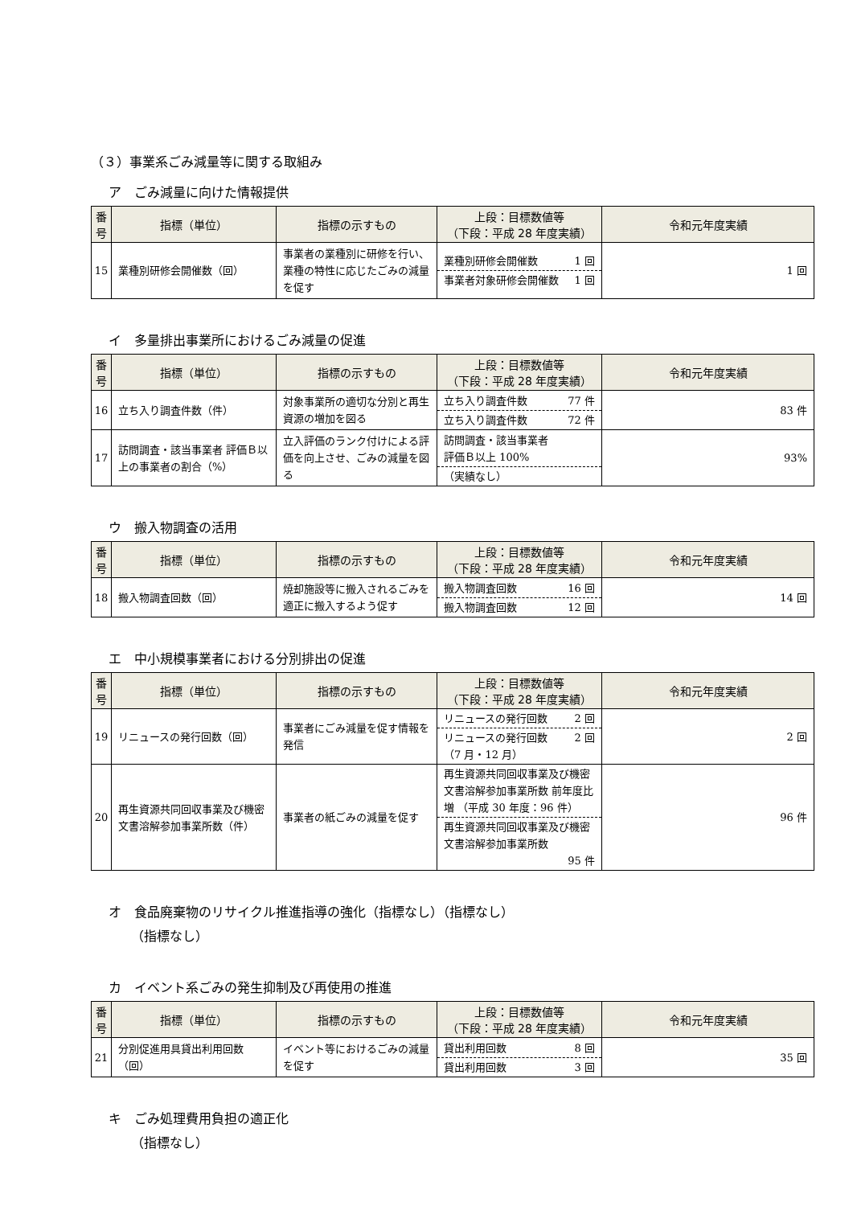（３）事業系ごみ減量等に関する取組み
ア　ごみ減量に向けた情報提供
| 番 号 | 指標（単位） | 指標の示すもの | 上段：目標数値等 （下段：平成 28 年度実績） | 令和元年度実績 |
| --- | --- | --- | --- | --- |
| 15 | 業種別研修会開催数（回） | 事業者の業種別に研修を行い、業種の特性に応じたごみの減量を促す | 業種別研修会開催数 1 回 事業者対象研修会開催数 1 回 | 1 回 |
イ　多量排出事業所におけるごみ減量の促進
| 番 号 | 指標（単位） | 指標の示すもの | 上段：目標数値等 （下段：平成 28 年度実績） | 令和元年度実績 |
| --- | --- | --- | --- | --- |
| 16 | 立ち入り調査件数（件） | 対象事業所の適切な分別と再生資源の増加を図る | 立ち入り調査件数 77 件 立ち入り調査件数 72 件 | 83 件 |
| 17 | 訪問調査・該当事業者 評価Ｂ以上の事業者の割合（%） | 立入評価のランク付けによる評価を向上させ、ごみの減量を図る | 訪問調査・該当事業者 評価Ｂ以上 100% （実績なし） | 93% |
ウ　搬入物調査の活用
| 番 号 | 指標（単位） | 指標の示すもの | 上段：目標数値等 （下段：平成 28 年度実績） | 令和元年度実績 |
| --- | --- | --- | --- | --- |
| 18 | 搬入物調査回数（回） | 焼却施設等に搬入されるごみを適正に搬入するよう促す | 搬入物調査回数 16 回 搬入物調査回数 12 回 | 14 回 |
エ　中小規模事業者における分別排出の促進
| 番 号 | 指標（単位） | 指標の示すもの | 上段：目標数値等 （下段：平成 28 年度実績） | 令和元年度実績 |
| --- | --- | --- | --- | --- |
| 19 | リニュースの発行回数（回） | 事業者にごみ減量を促す情報を発信 | リニュースの発行回数 2 回 リニュースの発行回数 （7 月・12 月） 2 回 | 2 回 |
| 20 | 再生資源共同回収事業及び機密文書溶解参加事業所数（件） | 事業者の紙ごみの減量を促す | 再生資源共同回収事業及び機密文書溶解参加事業所数 前年度比増 （平成 30 年度：96 件） 再生資源共同回収事業及び機密文書溶解参加事業所数 95 件 | 96 件 |
オ　食品廃棄物のリサイクル推進指導の強化（指標なし）（指標なし）
（指標なし）
カ　イベント系ごみの発生抑制及び再使用の推進
| 番 号 | 指標（単位） | 指標の示すもの | 上段：目標数値等 （下段：平成 28 年度実績） | 令和元年度実績 |
| --- | --- | --- | --- | --- |
| 21 | 分別促進用具貸出利用回数（回） | イベント等におけるごみの減量を促す | 貸出利用回数 8 回 貸出利用回数 3 回 | 35 回 |
キ　ごみ処理費用負担の適正化
（指標なし）